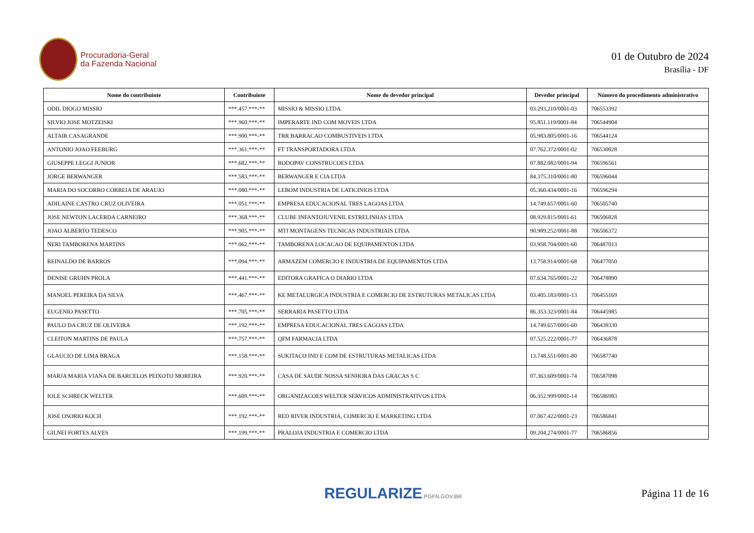Procuradoria-Geral
da Fazenda Nacional
01 de Outubro de 2024
Brasília - DF
| Nome do contribuinte | Contribuinte | Nome do devedor principal | Devedor principal | Número do procedimento administrativo |
| --- | --- | --- | --- | --- |
| ODIL DIOGO MISSIO | ***.457.***-** | MISSIO & MISSIO LTDA. | 03.293.210/0001-03 | 706553392 |
| SILVIO JOSE MOTZEISKI | ***.960.***-** | IMPERARTE IND COM MOVEIS LTDA | 95.851.119/0001-84 | 706544904 |
| ALTAIR CASAGRANDE | ***.900.***-** | TRR BARRACAO COMBUSTIVEIS LTDA | 05.983.805/0001-16 | 706544124 |
| ANTONIO JOAO FEEBURG | ***.361.***-** | FT TRANSPORTADORA LTDA | 07.762.372/0001-02 | 706530028 |
| GIUSEPPE LEGGI JUNIOR | ***.682.***-** | RODOPAV CONSTRUCOES LTDA | 07.882.082/0001-94 | 706596561 |
| JORGE BERWANGER | ***.583.***-** | BERWANGER E CIA LTDA | 84.375.310/0001-80 | 706596044 |
| MARIA DO SOCORRO CORREIA DE ARAUJO | ***.080.***-** | LEBOM INDUSTRIA DE LATICINIOS LTDA | 05.360.434/0001-16 | 706596294 |
| ADILAINE CASTRO CRUZ OLIVEIRA | ***.051.***-** | EMPRESA EDUCACIONAL TRES LAGOAS LTDA | 14.749.657/0001-60 | 706505740 |
| JOSE NEWTON LACERDA CARNEIRO | ***.368.***-** | CLUBE INFANTOJUVENIL ESTRELINHAS LTDA | 08.929.815/0001-61 | 706506828 |
| JOAO ALBERTO TEDESCO | ***.905.***-** | MTI MONTAGENS TECNICAS INDUSTRIAIS LTDA | 90.989.252/0001-88 | 706506372 |
| NERI TAMBORENA MARTINS | ***.062.***-** | TAMBORENA LOCACAO DE EQUIPAMENTOS LTDA | 03.958.704/0001-60 | 706487013 |
| REINALDO DE BARROS | ***.094.***-** | ARMAZEM COMERCIO E INDUSTRIA DE EQUIPAMENTOS LTDA | 13.758.914/0001-68 | 706477050 |
| DENISE GRUHN PROLA | ***.441.***-** | EDITORA GRAFICA O DIARIO LTDA | 07.634.765/0001-22 | 706478890 |
| MANOEL PEREIRA DA SILVA | ***.467.***-** | KE METALURGICA INDUSTRIA E COMERCIO DE ESTRUTURAS METALICAS LTDA | 03.405.183/0001-13 | 706455169 |
| EUGENIO PASETTO | ***.705.***-** | SERRARIA PASETTO LTDA | 86.353.323/0001-84 | 706445985 |
| PAULO DA CRUZ DE OLIVEIRA | ***.192.***-** | EMPRESA EDUCACIONAL TRES LAGOAS LTDA | 14.749.657/0001-60 | 706439330 |
| CLEITON MARTINS DE PAULA | ***.757.***-** | QFM FARMACIA LTDA | 07.525.222/0001-77 | 706436878 |
| GLAUCIO DE LIMA BRAGA | ***.158.***-** | SUKITACO IND E COM DE ESTRUTURAS METALICAS LTDA | 13.748.551/0001-80 | 706587740 |
| MARJA MARIA VIANA DE BARCELOS PEIXOTO MOREIRA | ***.920.***-** | CASA DE SAUDE NOSSA SENHORA DAS GRACAS S C | 07.363.609/0001-74 | 706587098 |
| IOLE SCHRECK WELTER | ***.609.***-** | ORGANIZACOES WELTER SERVICOS ADMINISTRATIVOS LTDA | 06.352.999/0001-14 | 706586983 |
| JOSE OSORIO KOCH | ***.192.***-** | RED RIVER INDUSTRIA, COMERCIO E MARKETING LTDA | 07.067.422/0001-23 | 706586841 |
| GILNEI FORTES ALVES | ***.199.***-** | PRALOJA INDUSTRIA E COMERCIO LTDA | 09.204.274/0001-77 | 706586856 |
REGULARIZE.PGFN.GOV.BR
Página 11 de 16